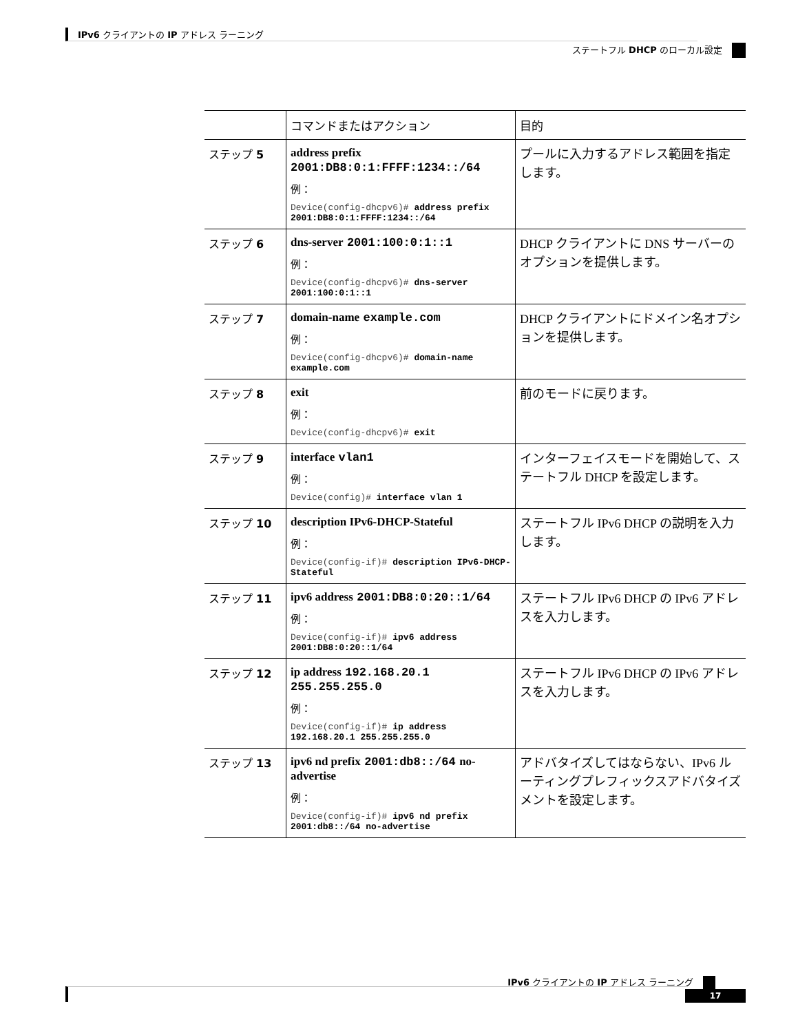IPv6 クライアントの IP アドレス ラーニング
ステートフル DHCP のローカル設定
| | コマンドまたはアクション | 目的 |
| --- | --- | --- |
| ステップ 5 | address prefix 2001:DB8:0:1:FFFF:1234::/64 例： Device(config-dhcpv6)# address prefix 2001:DB8:0:1:FFFF:1234::/64 | プールに入力するアドレス範囲を指定します。 |
| ステップ 6 | dns-server 2001:100:0:1::1 例： Device(config-dhcpv6)# dns-server 2001:100:0:1::1 | DHCP クライアントに DNS サーバーのオプションを提供します。 |
| ステップ 7 | domain-name example.com 例： Device(config-dhcpv6)# domain-name example.com | DHCP クライアントにドメイン名オプションを提供します。 |
| ステップ 8 | exit 例： Device(config-dhcpv6)# exit | 前のモードに戻ります。 |
| ステップ 9 | interface vlan1 例： Device(config)# interface vlan 1 | インターフェイスモードを開始して、ステートフル DHCP を設定します。 |
| ステップ 10 | description IPv6-DHCP-Stateful 例： Device(config-if)# description IPv6-DHCP-Stateful | ステートフル IPv6 DHCP の説明を入力します。 |
| ステップ 11 | ipv6 address 2001:DB8:0:20::1/64 例： Device(config-if)# ipv6 address 2001:DB8:0:20::1/64 | ステートフル IPv6 DHCP の IPv6 アドレスを入力します。 |
| ステップ 12 | ip address 192.168.20.1 255.255.255.0 例： Device(config-if)# ip address 192.168.20.1 255.255.255.0 | ステートフル IPv6 DHCP の IPv6 アドレスを入力します。 |
| ステップ 13 | ipv6 nd prefix 2001:db8::/64 no-advertise 例： Device(config-if)# ipv6 nd prefix 2001:db8::/64 no-advertise | アドバタイズしてはならない、IPv6 ルーティングプレフィックスアドバタイズメントを設定します。 |
IPv6 クライアントの IP アドレス ラーニング
17